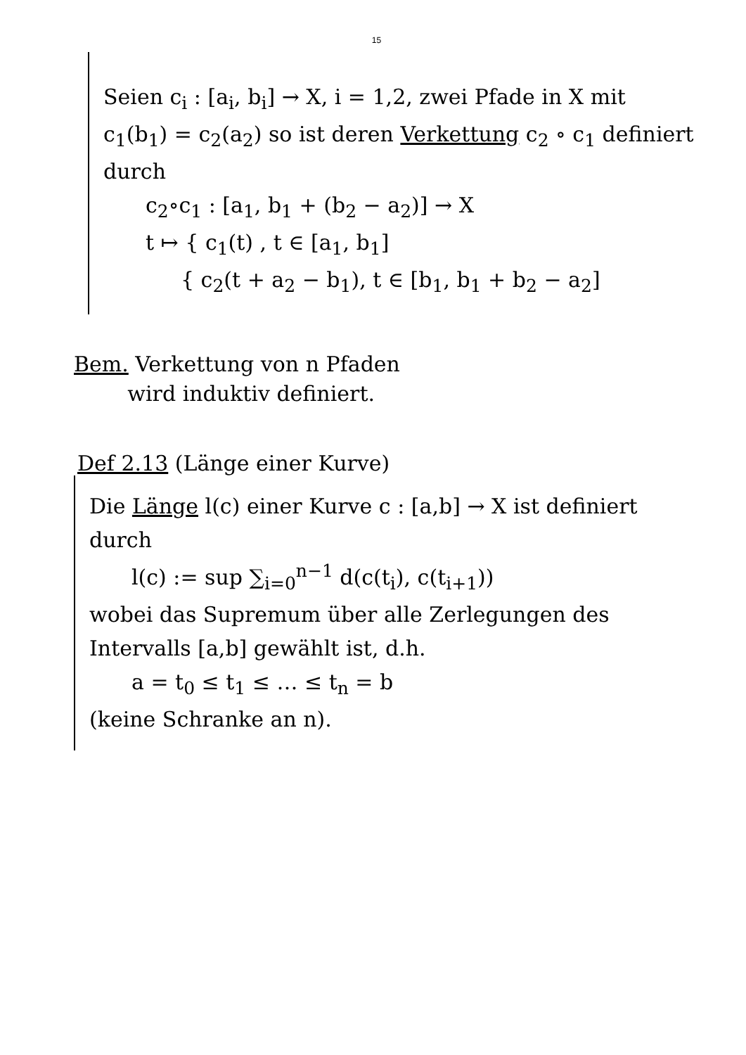15
Seien c<sub>i</sub> : [a<sub>i</sub>, b<sub>i</sub>] → X, i = 1,2, zwei Pfade in X mit c<sub>1</sub>(b<sub>1</sub>) = c<sub>2</sub>(a<sub>2</sub>) so ist deren Verkettung c<sub>2</sub> ∘ c<sub>1</sub> definiert durch
c<sub>2</sub>∘c<sub>1</sub> : [a<sub>1</sub>, b<sub>1</sub> + (b<sub>2</sub> − a<sub>2</sub>)] → X
t ↦ { c<sub>1</sub>(t) , t ∈ [a<sub>1</sub>, b<sub>1</sub>]
{ c<sub>2</sub>(t + a<sub>2</sub> − b<sub>1</sub>), t ∈ [b<sub>1</sub>, b<sub>1</sub> + b<sub>2</sub> − a<sub>2</sub>]
Bem. Verkettung von n Pfaden
wird induktiv definiert.
Def 2.13 (Länge einer Kurve)
Die Länge l(c) einer Kurve c : [a,b] → X ist definiert durch
l(c) := sup ∑<sub>i=0</sub><sup>n−1</sup> d(c(t<sub>i</sub>), c(t<sub>i+1</sub>))
wobei das Supremum über alle Zerlegungen des Intervalls [a,b] gewählt ist, d.h.
a = t<sub>0</sub> ≤ t<sub>1</sub> ≤ … ≤ t<sub>n</sub> = b
(keine Schranke an n).